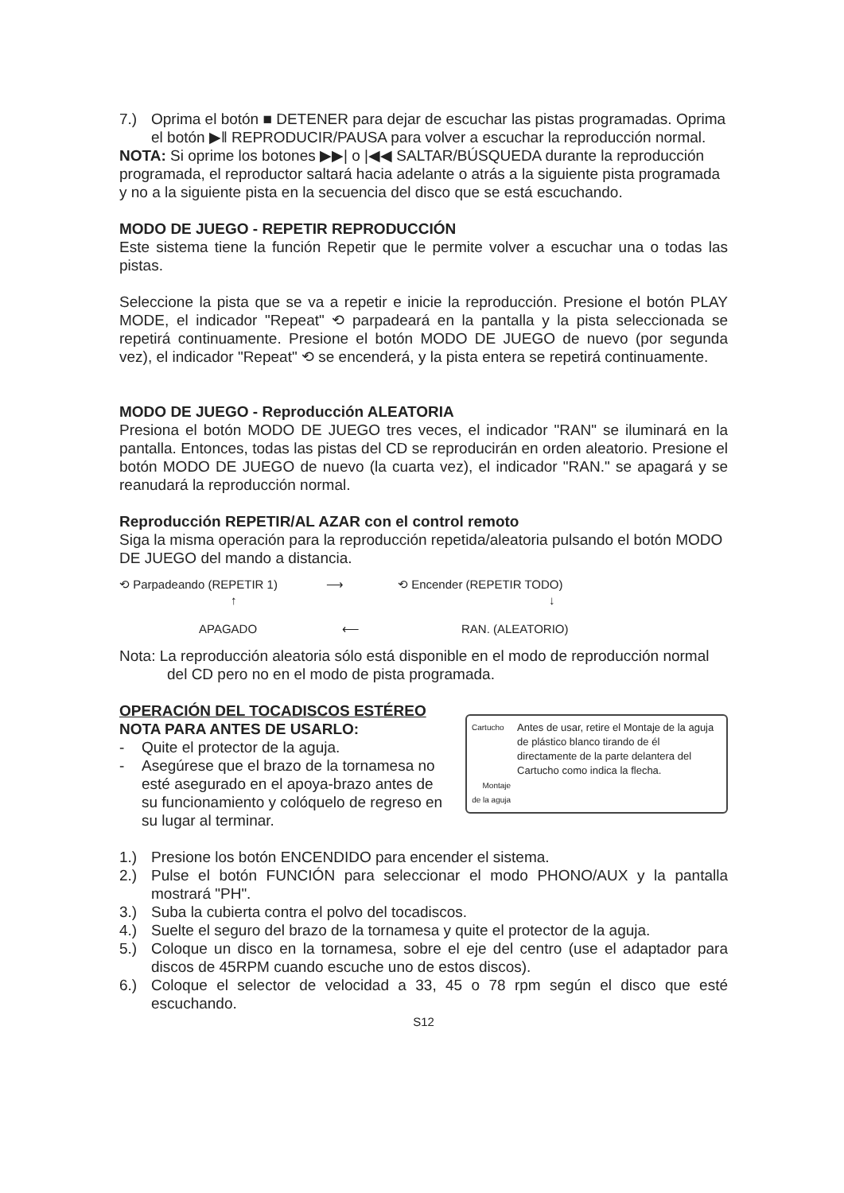7.) Oprima el botón ■ DETENER para dejar de escuchar las pistas programadas. Oprima el botón ▶‖ REPRODUCIR/PAUSA para volver a escuchar la reproducción normal.
NOTA: Si oprime los botones ▶▶| o |◀◀ SALTAR/BÚSQUEDA durante la reproducción programada, el reproductor saltará hacia adelante o atrás a la siguiente pista programada y no a la siguiente pista en la secuencia del disco que se está escuchando.
MODO DE JUEGO - REPETIR REPRODUCCIÓN
Este sistema tiene la función Repetir que le permite volver a escuchar una o todas las pistas.
Seleccione la pista que se va a repetir e inicie la reproducción. Presione el botón PLAY MODE, el indicador "Repeat" ⟲ parpadeará en la pantalla y la pista seleccionada se repetirá continuamente. Presione el botón MODO DE JUEGO de nuevo (por segunda vez), el indicador "Repeat" ⟲ se encenderá, y la pista entera se repetirá continuamente.
MODO DE JUEGO - Reproducción ALEATORIA
Presiona el botón MODO DE JUEGO tres veces, el indicador "RAN" se iluminará en la pantalla. Entonces, todas las pistas del CD se reproducirán en orden aleatorio. Presione el botón MODO DE JUEGO de nuevo (la cuarta vez), el indicador "RAN." se apagará y se reanudará la reproducción normal.
Reproducción REPETIR/AL AZAR con el control remoto
Siga la misma operación para la reproducción repetida/aleatoria pulsando el botón MODO DE JUEGO del mando a distancia.
⟲ Parpadeando (REPETIR 1) ⟶ ⟲ Encender (REPETIR TODO)
↑ ↓
APAGADO ⟵ RAN. (ALEATORIO)
Nota: La reproducción aleatoria sólo está disponible en el modo de reproducción normal
del CD pero no en el modo de pista programada.
OPERACIÓN DEL TOCADISCOS ESTÉREO
NOTA PARA ANTES DE USARLO:
- Quite el protector de la aguja.
- Asegúrese que el brazo de la tornamesa no esté asegurado en el apoya-brazo antes de su funcionamiento y colóquelo de regreso en su lugar al terminar.
Cartucho
Montaje de la aguja
Antes de usar, retire el Montaje de la aguja de plástico blanco tirando de él directamente de la parte delantera del Cartucho como indica la flecha.
1.) Presione los botón ENCENDIDO para encender el sistema.
2.) Pulse el botón FUNCIÓN para seleccionar el modo PHONO/AUX y la pantalla mostrará "PH".
3.) Suba la cubierta contra el polvo del tocadiscos.
4.) Suelte el seguro del brazo de la tornamesa y quite el protector de la aguja.
5.) Coloque un disco en la tornamesa, sobre el eje del centro (use el adaptador para discos de 45RPM cuando escuche uno de estos discos).
6.) Coloque el selector de velocidad a 33, 45 o 78 rpm según el disco que esté escuchando.
S12